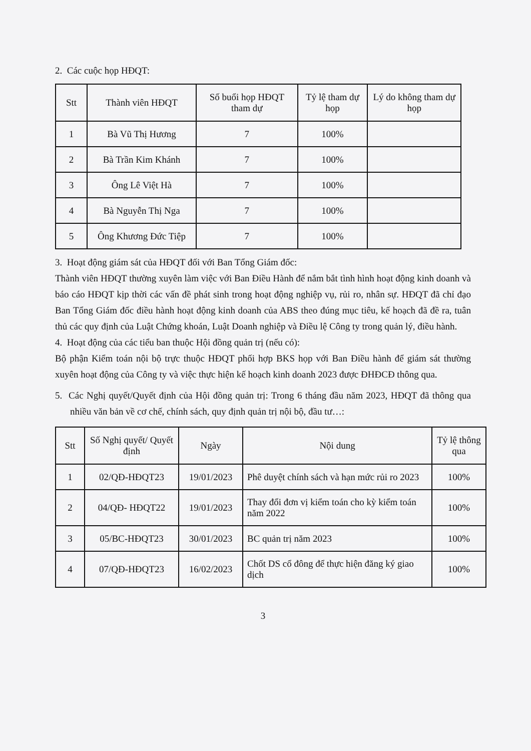2. Các cuộc họp HĐQT:
| Stt | Thành viên HĐQT | Số buổi họp HĐQT tham dự | Tỷ lệ tham dự họp | Lý do không tham dự họp |
| --- | --- | --- | --- | --- |
| 1 | Bà Vũ Thị Hương | 7 | 100% | |
| 2 | Bà Trần Kim Khánh | 7 | 100% | |
| 3 | Ông Lê Việt Hà | 7 | 100% | |
| 4 | Bà Nguyễn Thị Nga | 7 | 100% | |
| 5 | Ông Khương Đức Tiệp | 7 | 100% | |
3. Hoạt động giám sát của HĐQT đối với Ban Tổng Giám đốc:
Thành viên HĐQT thường xuyên làm việc với Ban Điều Hành để nắm bắt tình hình hoạt động kinh doanh và báo cáo HĐQT kịp thời các vấn đề phát sinh trong hoạt động nghiệp vụ, rủi ro, nhân sự. HĐQT đã chỉ đạo Ban Tổng Giám đốc điều hành hoạt động kinh doanh của ABS theo đúng mục tiêu, kế hoạch đã đề ra, tuân thủ các quy định của Luật Chứng khoán, Luật Doanh nghiệp và Điều lệ Công ty trong quản lý, điều hành.
4. Hoạt động của các tiểu ban thuộc Hội đồng quản trị (nếu có):
Bộ phận Kiểm toán nội bộ trực thuộc HĐQT phối hợp BKS họp với Ban Điều hành để giám sát thường xuyên hoạt động của Công ty và việc thực hiện kế hoạch kinh doanh 2023 được ĐHĐCĐ thông qua.
5. Các Nghị quyết/Quyết định của Hội đồng quản trị: Trong 6 tháng đầu năm 2023, HĐQT đã thông qua nhiều văn bản về cơ chế, chính sách, quy định quản trị nội bộ, đầu tư…:
| Stt | Số Nghị quyết/ Quyết định | Ngày | Nội dung | Tỷ lệ thông qua |
| --- | --- | --- | --- | --- |
| 1 | 02/QĐ-HĐQT23 | 19/01/2023 | Phê duyệt chính sách và hạn mức rủi ro 2023 | 100% |
| 2 | 04/QĐ- HĐQT22 | 19/01/2023 | Thay đổi đơn vị kiểm toán cho kỳ kiểm toán năm 2022 | 100% |
| 3 | 05/BC-HĐQT23 | 30/01/2023 | BC quản trị năm 2023 | 100% |
| 4 | 07/QĐ-HĐQT23 | 16/02/2023 | Chốt DS cổ đông để thực hiện đăng ký giao dịch | 100% |
3